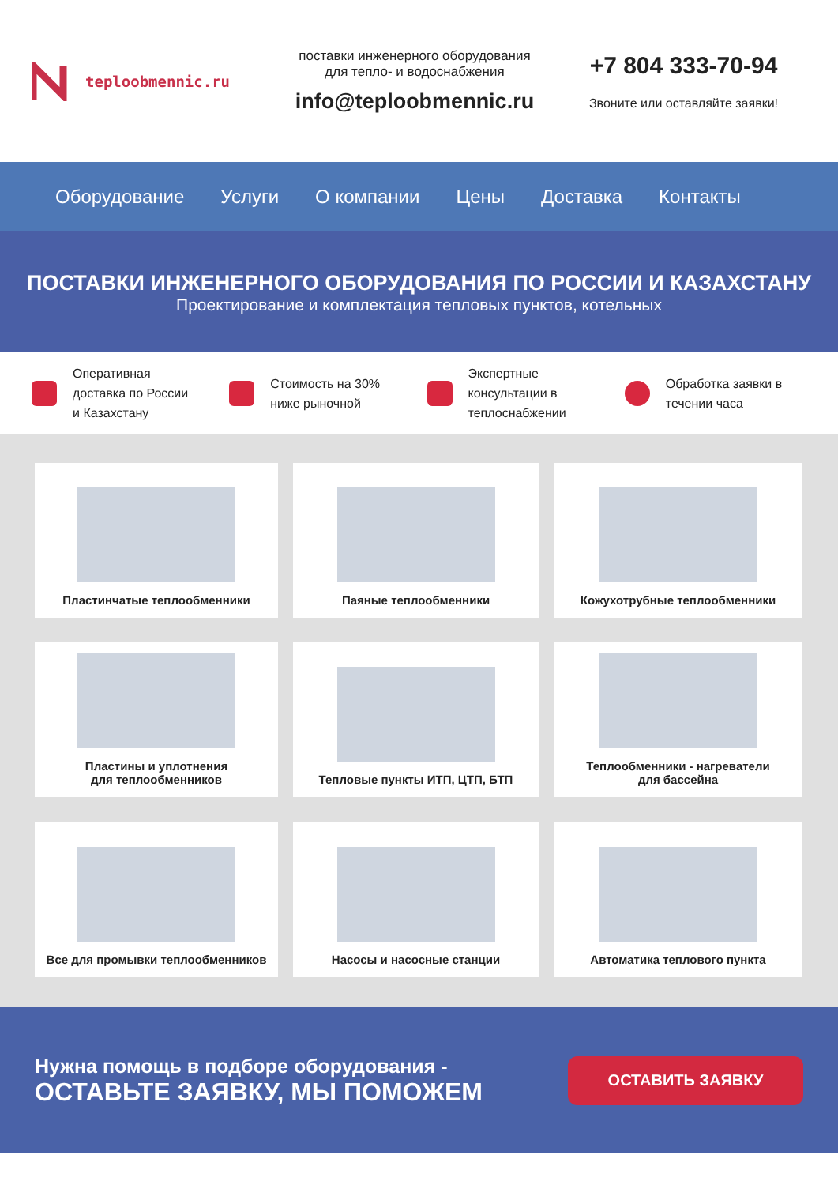teploobmennic.ru
поставки инженерного оборудования
для тепло- и водоснабжения
info@teploobmennic.ru
+7 804 333-70-94
Звоните или оставляйте заявки!
Оборудование Услуги О компании Цены Доставка Контакты
ПОСТАВКИ ИНЖЕНЕРНОГО ОБОРУДОВАНИЯ ПО РОССИИ И КАЗАХСТАНУ
Проектирование и комплектация тепловых пунктов, котельных
Оперативная
доставка по России
и Казахстану
Стоимость на 30%
ниже рыночной
Экспертные
консультации в
теплоснабжении
Обработка заявки в
течении часа
Пластинчатые теплообменники
Паяные теплообменники
Кожухотрубные теплообменники
Пластины и уплотнения
для теплообменников
Тепловые пункты ИТП, ЦТП, БТП
Теплообменники - нагреватели
для бассейна
Все для промывки теплообменников
Насосы и насосные станции
Автоматика теплового пункта
Нужна помощь в подборе оборудования -
ОСТАВЬТЕ ЗАЯВКУ, МЫ ПОМОЖЕМ
ОСТАВИТЬ ЗАЯВКУ